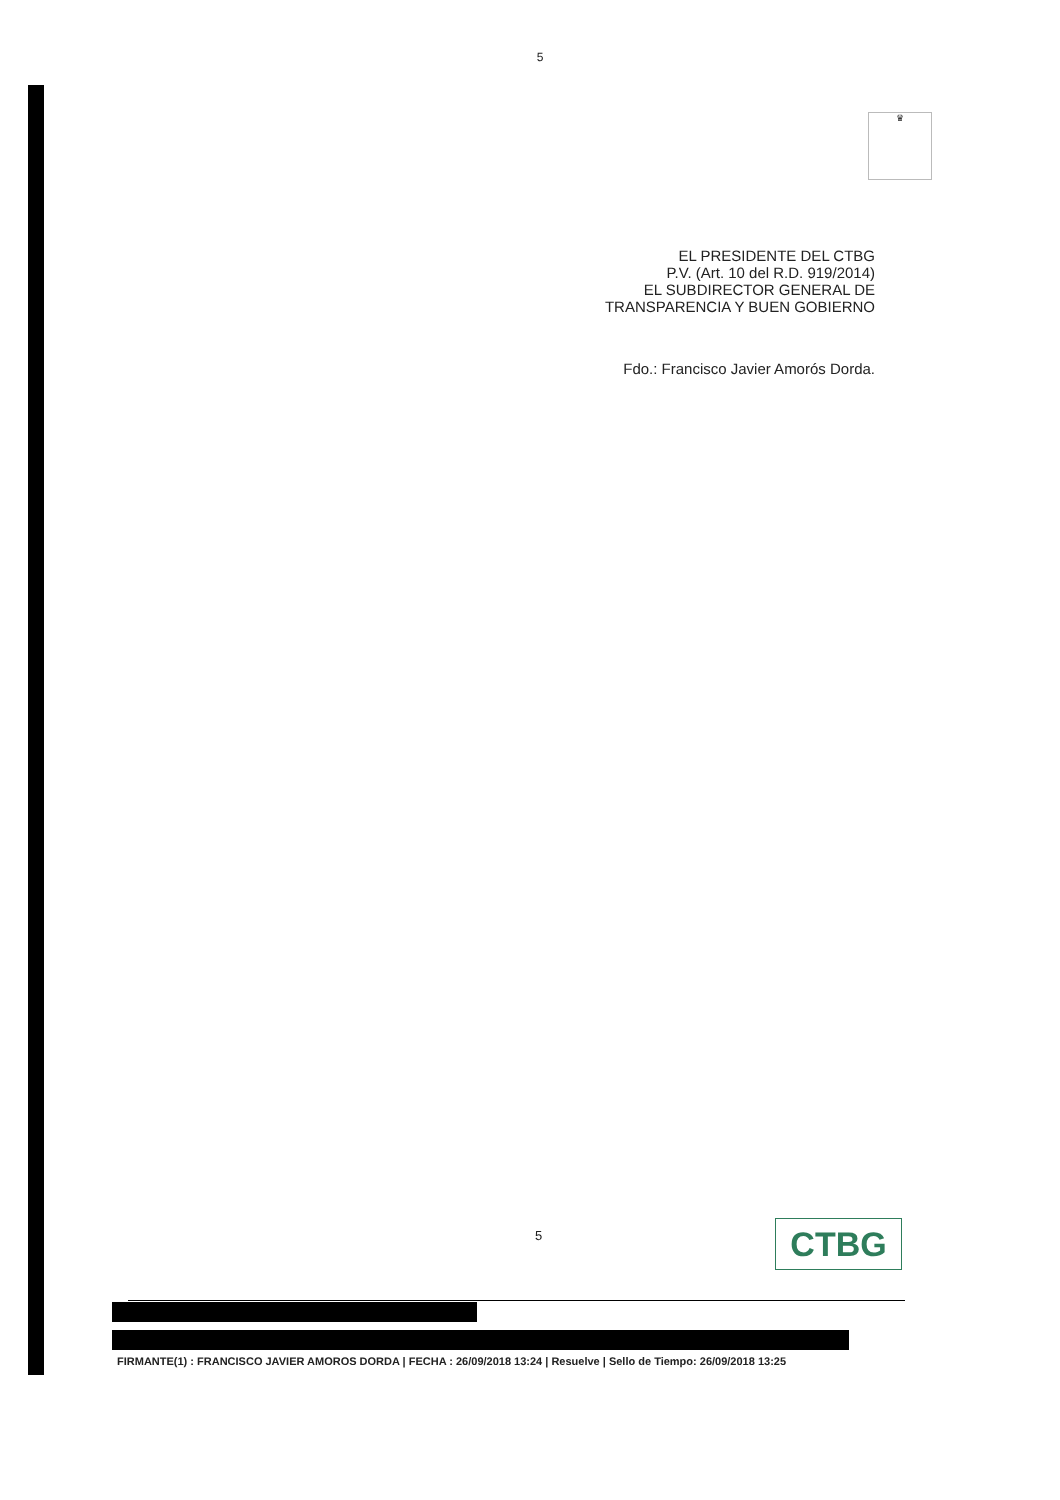5
♛
EL PRESIDENTE DEL CTBG
P.V. (Art. 10 del R.D. 919/2014)
EL SUBDIRECTOR GENERAL DE
TRANSPARENCIA Y BUEN GOBIERNO
Fdo.: Francisco Javier Amorós Dorda.
5 CTBG
FIRMANTE(1) : FRANCISCO JAVIER AMOROS DORDA | FECHA : 26/09/2018 13:24 | Resuelve | Sello de Tiempo: 26/09/2018 13:25